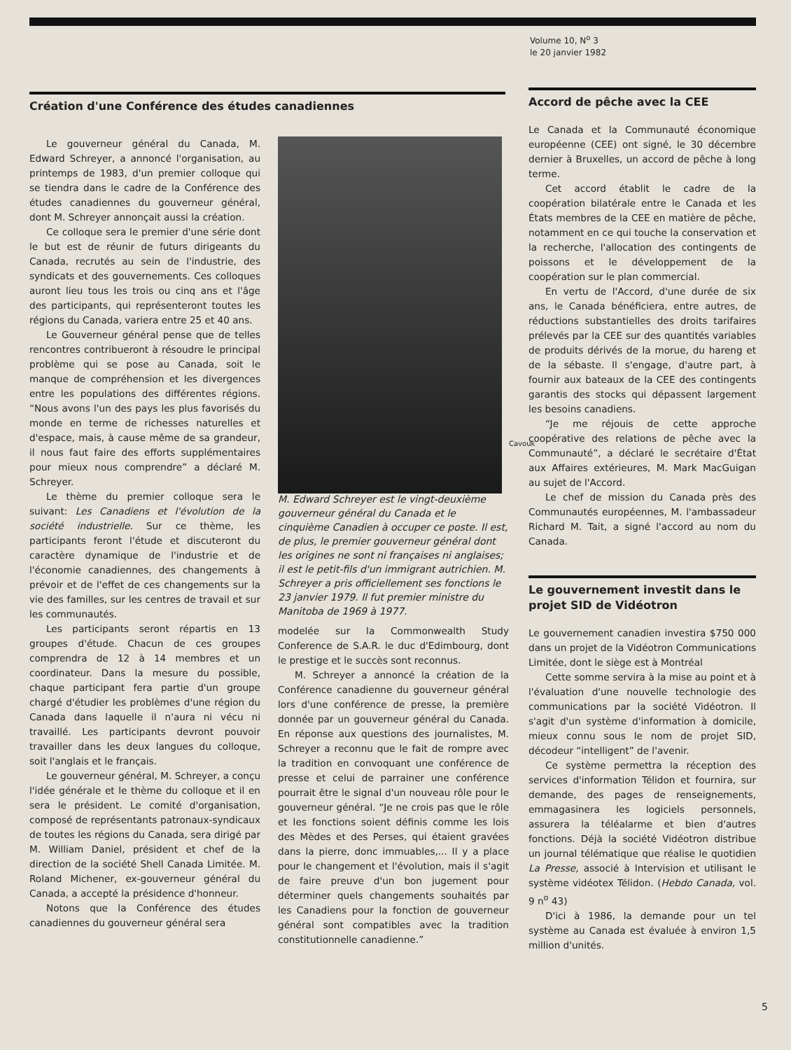Volume 10, N<sup>o</sup> 3
le 20 janvier 1982
Création d'une Conférence des études canadiennes
Le gouverneur général du Canada, M. Edward Schreyer, a annoncé l'organisation, au printemps de 1983, d'un premier colloque qui se tiendra dans le cadre de la Conférence des études canadiennes du gouverneur général, dont M. Schreyer annonçait aussi la création.
Ce colloque sera le premier d'une série dont le but est de réunir de futurs dirigeants du Canada, recrutés au sein de l'industrie, des syndicats et des gouvernements. Ces colloques auront lieu tous les trois ou cinq ans et l'âge des participants, qui représenteront toutes les régions du Canada, variera entre 25 et 40 ans.
Le Gouverneur général pense que de telles rencontres contribueront à résoudre le principal problème qui se pose au Canada, soit le manque de compréhension et les divergences entre les populations des différentes régions. “Nous avons l'un des pays les plus favorisés du monde en terme de richesses naturelles et d'espace, mais, à cause même de sa grandeur, il nous faut faire des efforts supplémentaires pour mieux nous comprendre” a déclaré M. Schreyer.
Le thème du premier colloque sera le suivant: Les Canadiens et l'évolution de la société industrielle. Sur ce thème, les participants feront l'étude et discuteront du caractère dynamique de l'industrie et de l'économie canadiennes, des changements à prévoir et de l'effet de ces changements sur la vie des familles, sur les centres de travail et sur les communautés.
Les participants seront répartis en 13 groupes d'étude. Chacun de ces groupes comprendra de 12 à 14 membres et un coordinateur. Dans la mesure du possible, chaque participant fera partie d'un groupe chargé d'étudier les problèmes d'une région du Canada dans laquelle il n'aura ni vécu ni travaillé. Les participants devront pouvoir travailler dans les deux langues du colloque, soit l'anglais et le français.
Le gouverneur général, M. Schreyer, a conçu l'idée générale et le thème du colloque et il en sera le président. Le comité d'organisation, composé de représentants patronaux-syndicaux de toutes les régions du Canada, sera dirigé par M. William Daniel, président et chef de la direction de la société Shell Canada Limitée. M. Roland Michener, ex-gouverneur général du Canada, a accepté la présidence d'honneur.
Notons que la Conférence des études canadiennes du gouverneur général sera
Cavouk
M. Edward Schreyer est le vingt-deuxième gouverneur général du Canada et le cinquième Canadien à occuper ce poste. Il est, de plus, le premier gouverneur général dont les origines ne sont ni françaises ni anglaises; il est le petit-fils d'un immigrant autrichien. M. Schreyer a pris officiellement ses fonctions le 23 janvier 1979. Il fut premier ministre du Manitoba de 1969 à 1977.
modelée sur la Commonwealth Study Conference de S.A.R. le duc d'Edimbourg, dont le prestige et le succès sont reconnus.
M. Schreyer a annoncé la création de la Conférence canadienne du gouverneur général lors d'une conférence de presse, la première donnée par un gouverneur général du Canada. En réponse aux questions des journalistes, M. Schreyer a reconnu que le fait de rompre avec la tradition en convoquant une conférence de presse et celui de parrainer une conférence pourrait être le signal d'un nouveau rôle pour le gouverneur général. “Je ne crois pas que le rôle et les fonctions soient définis comme les lois des Mèdes et des Perses, qui étaient gravées dans la pierre, donc immuables,... Il y a place pour le changement et l'évolution, mais il s'agit de faire preuve d'un bon jugement pour déterminer quels changements souhaités par les Canadiens pour la fonction de gouverneur général sont compatibles avec la tradition constitutionnelle canadienne.”
Accord de pêche avec la CEE
Le Canada et la Communauté économique européenne (CEE) ont signé, le 30 décembre dernier à Bruxelles, un accord de pêche à long terme.
Cet accord établit le cadre de la coopération bilatérale entre le Canada et les États membres de la CEE en matière de pêche, notamment en ce qui touche la conservation et la recherche, l'allocation des contingents de poissons et le développement de la coopération sur le plan commercial.
En vertu de l'Accord, d'une durée de six ans, le Canada bénéficiera, entre autres, de réductions substantielles des droits tarifaires prélevés par la CEE sur des quantités variables de produits dérivés de la morue, du hareng et de la sébaste. Il s'engage, d'autre part, à fournir aux bateaux de la CEE des contingents garantis des stocks qui dépassent largement les besoins canadiens.
“Je me réjouis de cette approche coopérative des relations de pêche avec la Communauté”, a déclaré le secrétaire d'État aux Affaires extérieures, M. Mark MacGuigan au sujet de l'Accord.
Le chef de mission du Canada près des Communautés européennes, M. l'ambassadeur Richard M. Tait, a signé l'accord au nom du Canada.
Le gouvernement investit dans le projet SID de Vidéotron
Le gouvernement canadien investira $750 000 dans un projet de la Vidéotron Communications Limitée, dont le siège est à Montréal
Cette somme servira à la mise au point et à l'évaluation d'une nouvelle technologie des communications par la société Vidéotron. Il s'agit d'un système d'information à domicile, mieux connu sous le nom de projet SID, décodeur “intelligent” de l'avenir.
Ce système permettra la réception des services d'information Télidon et fournira, sur demande, des pages de renseignements, emmagasinera les logiciels personnels, assurera la téléalarme et bien d'autres fonctions. Déjà la société Vidéotron distribue un journal télématique que réalise le quotidien La Presse, associé à Intervision et utilisant le système vidéotex Télidon. (Hebdo Canada, vol. 9 n<sup>o</sup> 43)
D'ici à 1986, la demande pour un tel système au Canada est évaluée à environ 1,5 million d'unités.
5